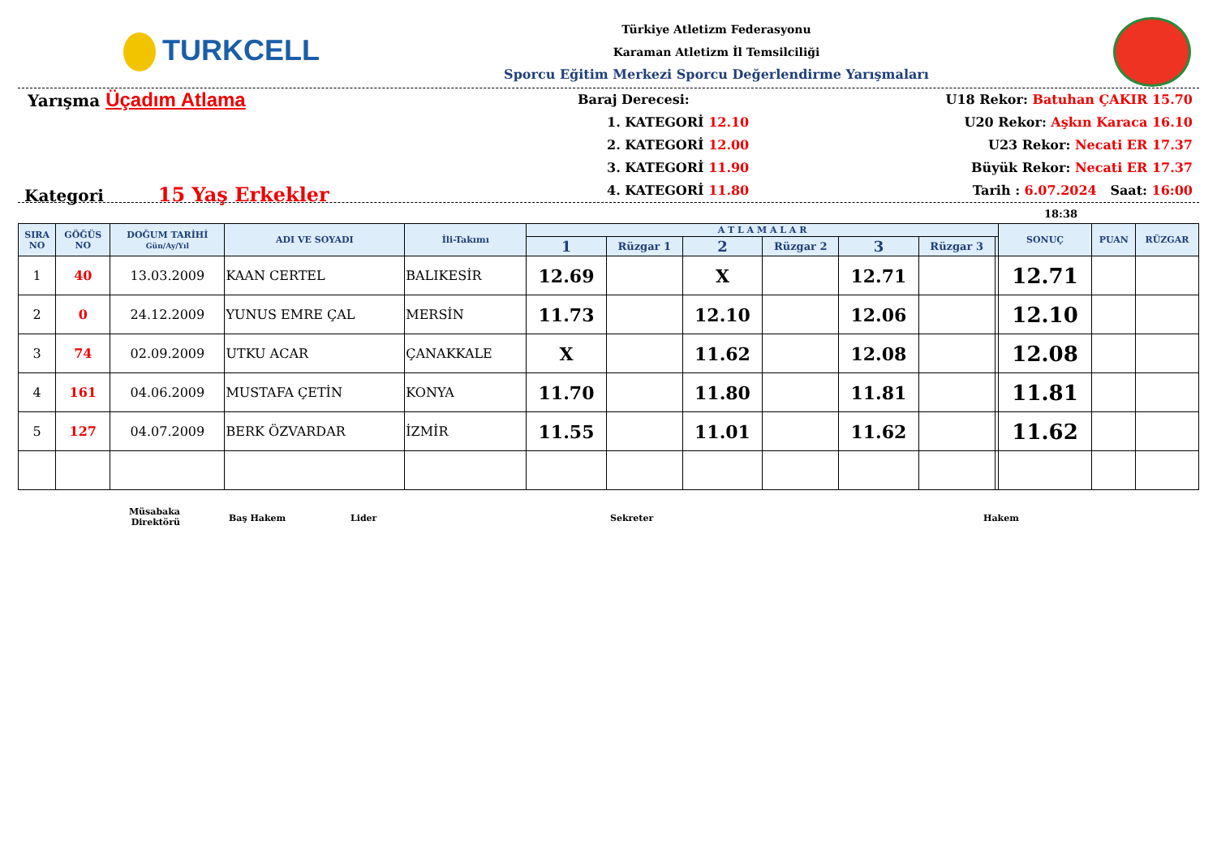TURKCELL
Türkiye Atletizm Federasyonu
Karaman Atletizm İl Temsilciliği
Sporcu Eğitim Merkezi Sporcu Değerlendirme Yarışmaları
Yarışma Üçadım Atlama
Kategori 15 Yaş Erkekler
Baraj Derecesi:
1. KATEGORİ 12.10
2. KATEGORİ 12.00
3. KATEGORİ 11.90
4. KATEGORİ 11.80
U18 Rekor: Batuhan ÇAKIR 15.70
U20 Rekor: Aşkın Karaca 16.10
U23 Rekor: Necati ER 17.37
Büyük Rekor: Necati ER 17.37
Tarih : 6.07.2024 Saat: 16:00
18:38
| SIRA NO | GÖĞÜS NO | DOĞUM TARİHİ Gün/Ay/Yıl | ADI VE SOYADI | İli-Takımı | A T L A M A L A R | | | | | | | SONUÇ | PUAN | RÜZGAR |
| --- | --- | --- | --- | --- | --- | --- | --- | --- | --- | --- | --- | --- | --- | --- |
| | | | | | 1 | Rüzgar 1 | 2 | Rüzgar 2 | 3 | Rüzgar 3 | | | | |
| 1 | 40 | 13.03.2009 | KAAN CERTEL | BALIKESİR | 12.69 | | X | | 12.71 | | | 12.71 | | |
| 2 | 0 | 24.12.2009 | YUNUS EMRE ÇAL | MERSİN | 11.73 | | 12.10 | | 12.06 | | | 12.10 | | |
| 3 | 74 | 02.09.2009 | UTKU ACAR | ÇANAKKALE | X | | 11.62 | | 12.08 | | | 12.08 | | |
| 4 | 161 | 04.06.2009 | MUSTAFA ÇETİN | KONYA | 11.70 | | 11.80 | | 11.81 | | | 11.81 | | |
| 5 | 127 | 04.07.2009 | BERK ÖZVARDAR | İZMİR | 11.55 | | 11.01 | | 11.62 | | | 11.62 | | |
Müsabaka
Direktörü
Baş Hakem Lider Sekreter Hakem